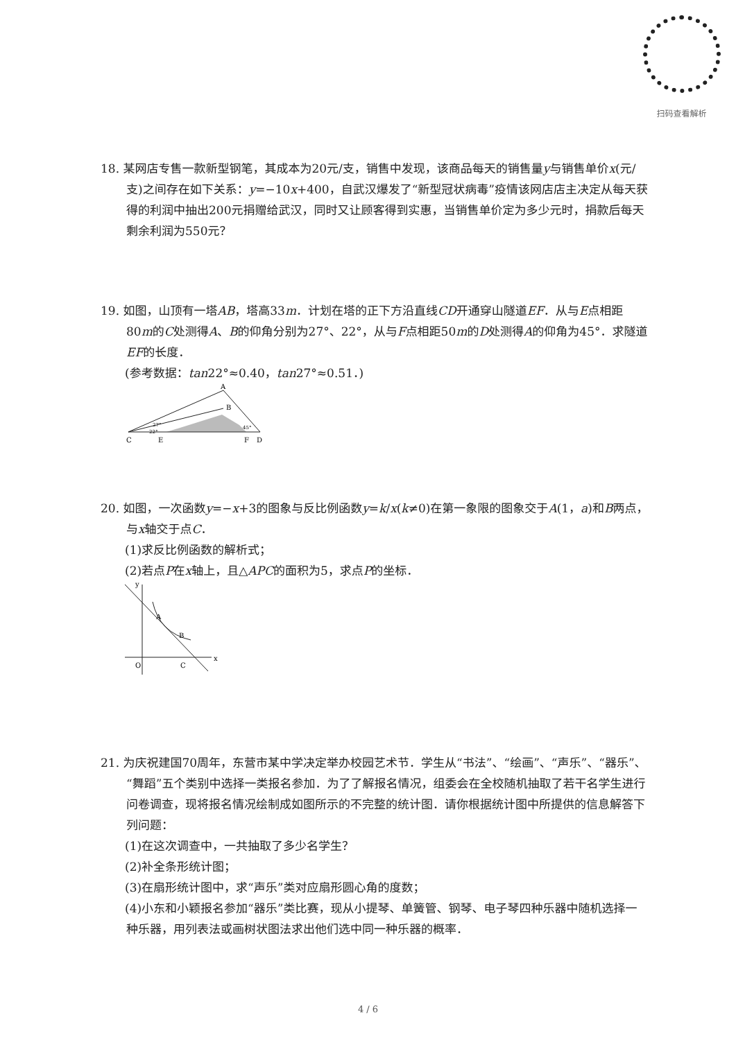扫码查看解析
18. 某网店专售一款新型钢笔，其成本为20元/支，销售中发现，该商品每天的销售量y与销售单价x(元/支)之间存在如下关系：y=−10x+400，自武汉爆发了“新型冠状病毒”疫情该网店店主决定从每天获得的利润中抽出200元捐赠给武汉，同时又让顾客得到实惠，当销售单价定为多少元时，捐款后每天剩余利润为550元？
19. 如图，山顶有一塔AB，塔高33m．计划在塔的正下方沿直线CD开通穿山隧道EF．从与E点相距80m的C处测得A、B的仰角分别为27°、22°，从与F点相距50m的D处测得A的仰角为45°．求隧道EF的长度．
(参考数据：tan22°≈0.40，tan27°≈0.51．)
A
B
C
E
F
D
22°
27°
45°
20. 如图，一次函数y=−x+3的图象与反比例函数y=k/x(k≠0)在第一象限的图象交于A(1，a)和B两点，与x轴交于点C．
(1)求反比例函数的解析式；
(2)若点P在x轴上，且△APC的面积为5，求点P的坐标．
y
x
O
C
A
B
21. 为庆祝建国70周年，东营市某中学决定举办校园艺术节．学生从“书法”、“绘画”、“声乐”、“器乐”、“舞蹈”五个类别中选择一类报名参加．为了了解报名情况，组委会在全校随机抽取了若干名学生进行问卷调查，现将报名情况绘制成如图所示的不完整的统计图．请你根据统计图中所提供的信息解答下列问题：
(1)在这次调查中，一共抽取了多少名学生？
(2)补全条形统计图；
(3)在扇形统计图中，求“声乐”类对应扇形圆心角的度数；
(4)小东和小颖报名参加“器乐”类比赛，现从小提琴、单簧管、钢琴、电子琴四种乐器中随机选择一种乐器，用列表法或画树状图法求出他们选中同一种乐器的概率．
4 / 6